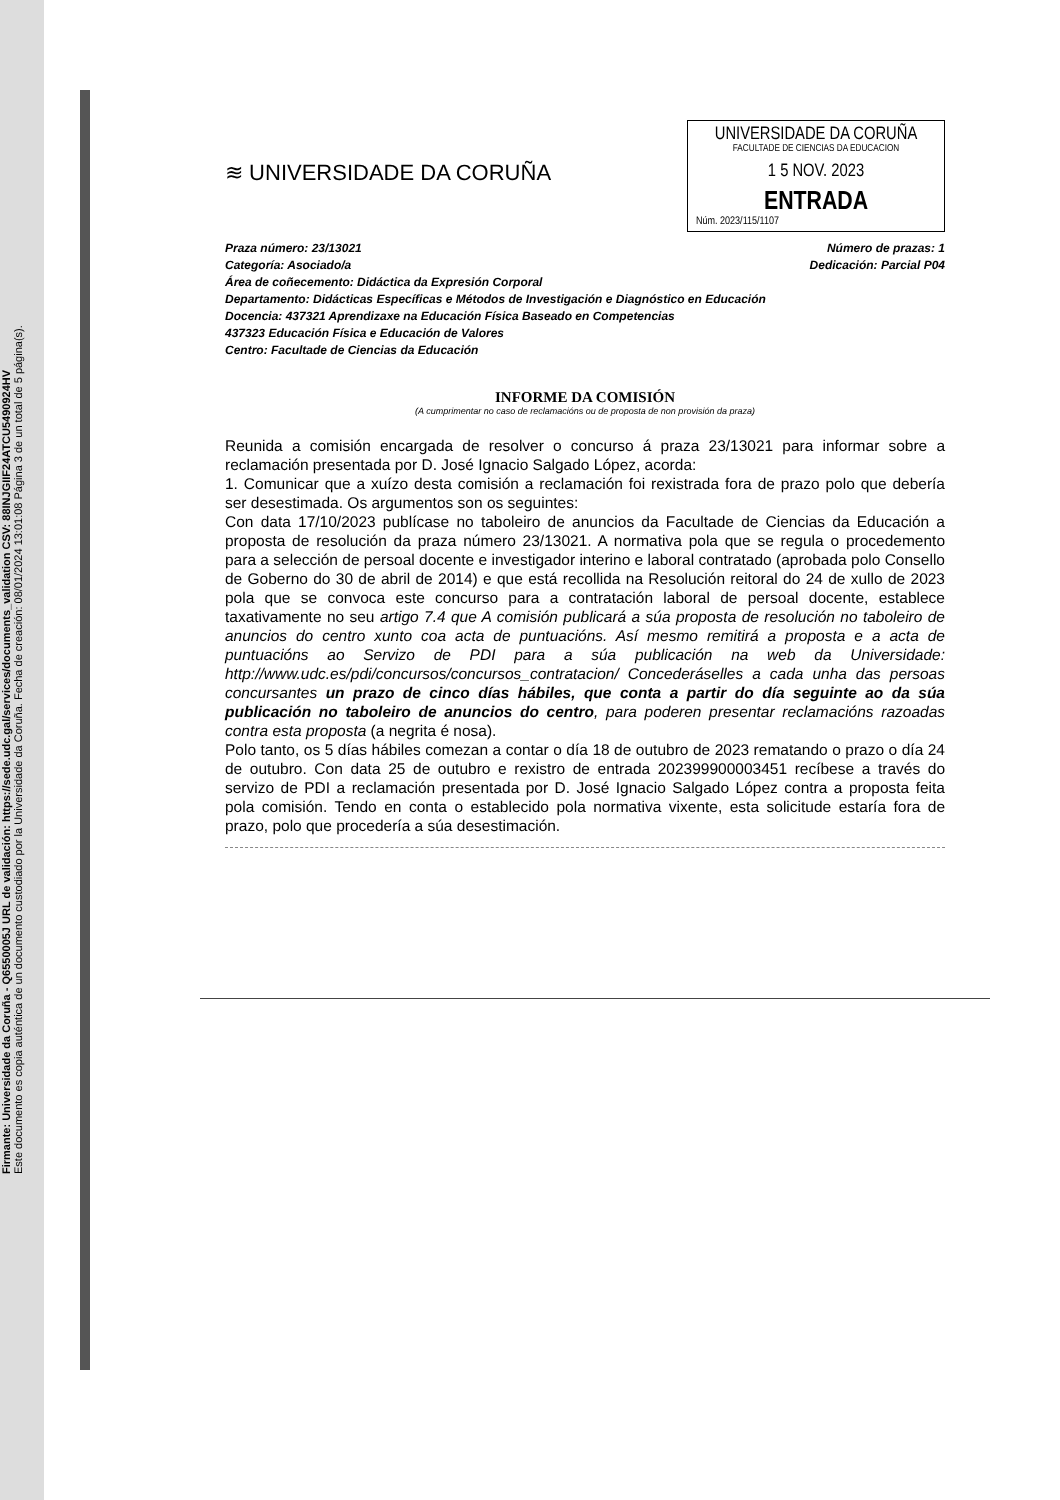Firmante: Universidade da Coruña - Q6550005J URL de validación: https://sede.udc.gal/services/documents_validation CSV: 88INJGIIF24ATCU5490924HV
Este documento es copia auténtica de un documento custodiado por la Universidade da Coruña. Fecha de creación: 08/01/2024 13:01:08 Página 3 de un total de 5 página(s).
≋ UNIVERSIDADE DA CORUÑA
UNIVERSIDADE DA CORUÑA
FACULTADE DE CIENCIAS DA EDUCACION
1 5 NOV. 2023
ENTRADA
Núm. 2023/115/1107
Praza número: 23/13021 Número de prazas: 1
Categoría: Asociado/a Dedicación: Parcial P04
Área de coñecemento: Didáctica da Expresión Corporal
Departamento: Didácticas Específicas e Métodos de Investigación e Diagnóstico en Educación
Docencia: 437321 Aprendizaxe na Educación Física Baseado en Competencias
437323 Educación Física e Educación de Valores
Centro: Facultade de Ciencias da Educación
INFORME DA COMISIÓN
(A cumprimentar no caso de reclamacións ou de proposta de non provisión da praza)
Reunida a comisión encargada de resolver o concurso á praza 23/13021 para informar sobre a reclamación presentada por D. José Ignacio Salgado López, acorda:
1. Comunicar que a xuízo desta comisión a reclamación foi rexistrada fora de prazo polo que debería ser desestimada. Os argumentos son os seguintes:
Con data 17/10/2023 publícase no taboleiro de anuncios da Facultade de Ciencias da Educación a proposta de resolución da praza número 23/13021. A normativa pola que se regula o procedemento para a selección de persoal docente e investigador interino e laboral contratado (aprobada polo Consello de Goberno do 30 de abril de 2014) e que está recollida na Resolución reitoral do 24 de xullo de 2023 pola que se convoca este concurso para a contratación laboral de persoal docente, establece taxativamente no seu artigo 7.4 que A comisión publicará a súa proposta de resolución no taboleiro de anuncios do centro xunto coa acta de puntuacións. Así mesmo remitirá a proposta e a acta de puntuacións ao Servizo de PDI para a súa publicación na web da Universidade: http://www.udc.es/pdi/concursos/concursos_contratacion/ Concederáselles a cada unha das persoas concursantes un prazo de cinco días hábiles, que conta a partir do día seguinte ao da súa publicación no taboleiro de anuncios do centro, para poderen presentar reclamacións razoadas contra esta proposta (a negrita é nosa).
Polo tanto, os 5 días hábiles comezan a contar o día 18 de outubro de 2023 rematando o prazo o día 24 de outubro. Con data 25 de outubro e rexistro de entrada 202399900003451 recíbese a través do servizo de PDI a reclamación presentada por D. José Ignacio Salgado López contra a proposta feita pola comisión. Tendo en conta o establecido pola normativa vixente, esta solicitude estaría fora de prazo, polo que procedería a súa desestimación.